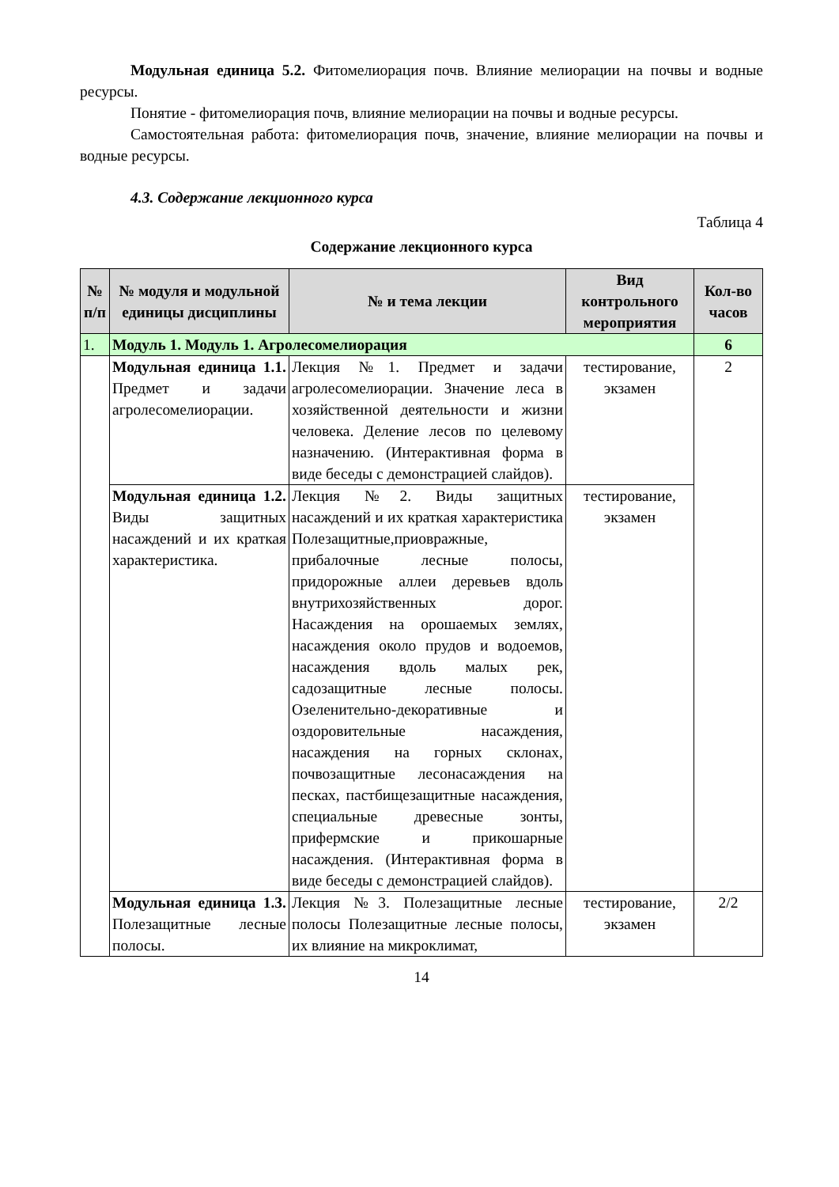Модульная единица 5.2. Фитомелиорация почв. Влияние мелиорации на почвы и водные ресурсы.
Понятие - фитомелиорация почв, влияние мелиорации на почвы и водные ресурсы.
Самостоятельная работа: фитомелиорация почв, значение, влияние мелиорации на почвы и водные ресурсы.
4.3. Содержание лекционного курса
Таблица 4
Содержание лекционного курса
| № п/п | № модуля и модульной единицы дисциплины | № и тема лекции | Вид контрольного мероприятия | Кол-во часов |
| --- | --- | --- | --- | --- |
| 1. | Модуль 1. Модуль 1. Агролесомелиорация | | | 6 |
| | Модульная единица 1.1. Предмет и задачи агролесомелиорации. | Лекция №1. Предмет и задачи агролесомелиорации. Значение леса в хозяйственной деятельности и жизни человека. Деление лесов по целевому назначению. (Интерактивная форма в виде беседы с демонстрацией слайдов). | тестирование, экзамен | 2 |
| | Модульная единица 1.2. Виды защитных насаждений и их краткая характеристика. | Лекция №2. Виды защитных насаждений и их краткая характеристика Полезащитные,приовражные, прибалочные лесные полосы, придорожные аллеи деревьев вдоль внутрихозяйственных дорог. Насаждения на орошаемых землях, насаждения около прудов и водоемов, насаждения вдоль малых рек, садозащитные лесные полосы. Озеленительно-декоративные и оздоровительные насаждения, насаждения на горных склонах, почвозащитные лесонасаждения на песках, пастбищезащитные насаждения, специальные древесные зонты, прифермские и прикошарные насаждения. (Интерактивная форма в виде беседы с демонстрацией слайдов). | тестирование, экзамен | |
| | Модульная единица 1.3. Полезащитные лесные полосы. | Лекция №3. Полезащитные лесные полосы Полезащитные лесные полосы, их влияние на микроклимат, | тестирование, экзамен | 2/2 |
14